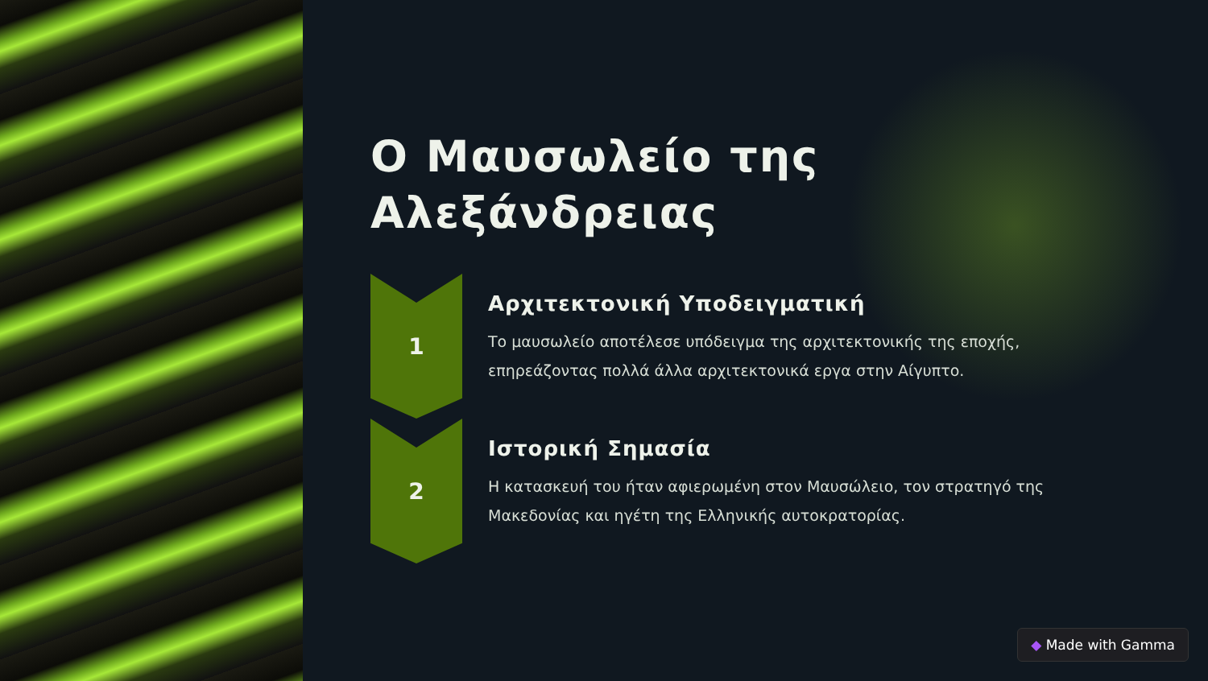Ο Μαυσωλείο της Αλεξάνδρειας
1
Αρχιτεκτονική Υποδειγματική
Το μαυσωλείο αποτέλεσε υπόδειγμα της αρχιτεκτονικής της εποχής, επηρεάζοντας πολλά άλλα αρχιτεκτονικά εργα στην Αίγυπτο.
2
Ιστορική Σημασία
Η κατασκευή του ήταν αφιερωμένη στον Μαυσώλειο, τον στρατηγό της Μακεδονίας και ηγέτη της Ελληνικής αυτοκρατορίας.
◆ Made with Gamma